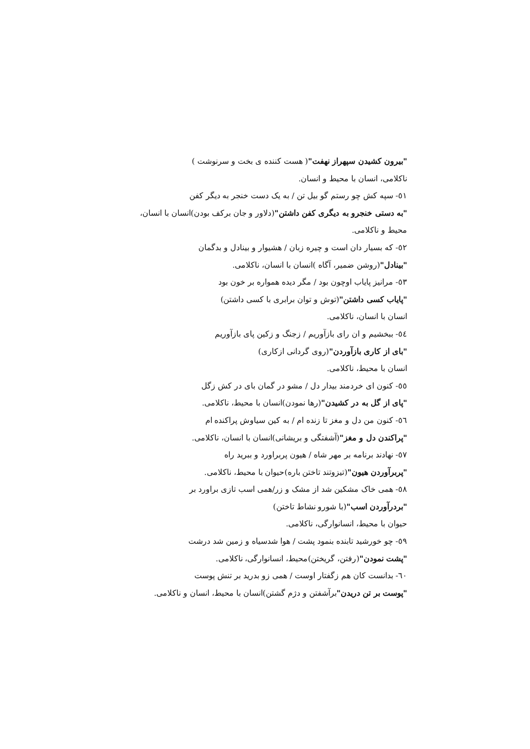"بیرون کشیدن سپهراز نهفت"( هست کننده ی بخت و سرنوشت )
ناکلامی، انسان با محیط و انسان.
٥١- سپه کش چو رستم گو بیل تن / به یک دست خنجر به دیگر کفن
"به دستی خنجرو به دیگری کفن داشتن"(دلاور و جان برکف بودن)انسان با انسان،
محیط و ناکلامی.
٥٢- که بسیار دان است و چیره زبان / هشیوار و بینادل و بدگمان
"بینادل"(روشن ضمیر، آگاه )انسان با انسان، ناکلامی.
٥٣- مرانیز پایاب اوچون بود / مگر دیده همواره بر خون بود
"پایاب کسی داشتن"(توش و توان برابری با کسی داشتن)
انسان با انسان، ناکلامی.
٥٤- ببخشیم و ان رای بازآوریم / زجنگ و زکین پای بازآوریم
"بای از کاری بازآوردن"(روی گردانی ازکاری)
انسان با محیط، ناکلامی.
٥٥- کنون ای خردمند بیدار دل / مشو در گمان بای در کش زگل
"پای از گل به در کشیدن"(رها نمودن)انسان با محیط، ناکلامی.
٥٦- کنون من دل و مغز تا زنده ام / به کین سیاوش پراکنده ام
"پراکندن دل و مغز"(آشفتگی و بریشانی)انسان با انسان، ناکلامی.
٥٧- نهادند برنامه بر مهر شاه / هیون پربراورد و ببرید راه
"پربرآوردن هیون"(تیزوتند تاختن باره)حیوان با محیط، ناکلامی.
٥٨- همی خاک مشکین شد از مشک و زر/همی اسب تازی براورد بر
"بردرآوردن اسب"(با شورو نشاط تاختن)
حیوان با محیط، انسانوارگی، ناکلامی.
٥٩- چو خورشید تابنده بنمود پشت / هوا شدسیاه و زمین شد درشت
"پشت نمودن"(رفتن، گریختن)محیط، انسانوارگی، ناکلامی.
٦٠- بدانست کان هم زگفتار اوست / همی زو بدرید بر تنش پوست
"پوست بر تن دریدن"برآشفتن و دژم گشتن)انسان با محیط، انسان و ناکلامی.